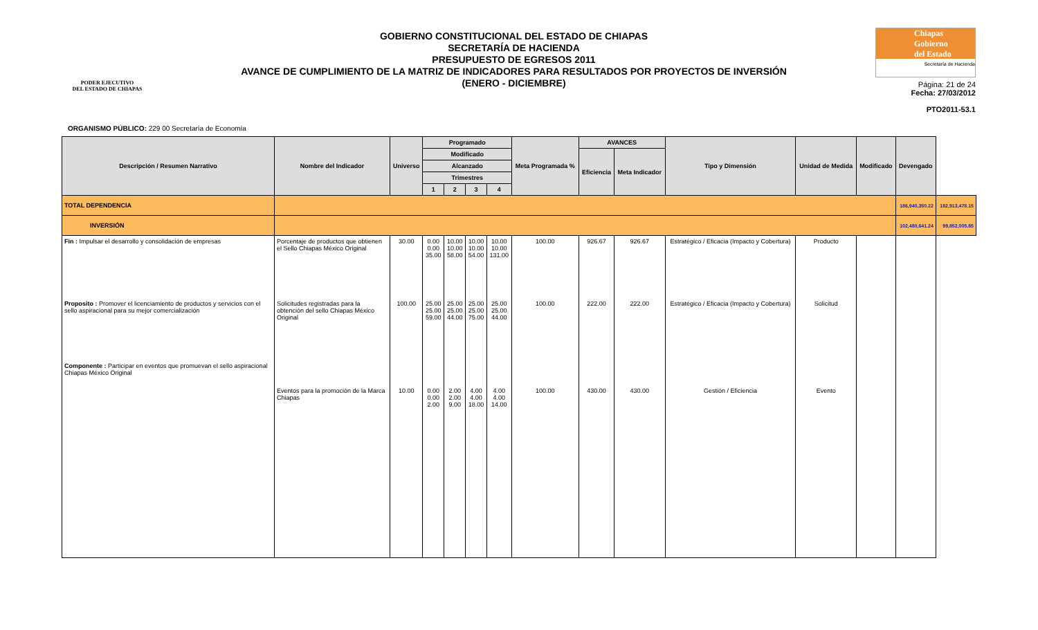PODER EJECUTIVO
DEL ESTADO DE CHIAPAS
GOBIERNO CONSTITUCIONAL DEL ESTADO DE CHIAPAS
SECRETARÍA DE HACIENDA
PRESUPUESTO DE EGRESOS 2011
AVANCE DE CUMPLIMIENTO DE LA MATRIZ DE INDICADORES PARA RESULTADOS POR PROYECTOS DE INVERSIÓN
(ENERO - DICIEMBRE)
Chiapas
Gobierno
del Estado
Secretaría de Hacienda
Página: 21 de 24
Fecha: 27/03/2012
PTO2011-53.1
ORGANISMO PÚBLICO: 229 00 Secretaría de Economía
| Descripción / Resumen Narrativo | Nombre del Indicador | Universo | Programado | | | | Meta Programada % | AVANCES | | Tipo y Dimensión | Unidad de Medida | Modificado | Devengado | |
| --- | --- | --- | --- | --- | --- | --- | --- | --- | --- | --- | --- | --- | --- | --- |
| | | | Modificado | | | | | Eficiencia | Meta Indicador | | | | | |
| | | | Alcanzado | | | | | | | | | | | |
| | | | Trimestres | | | | | | | | | | | |
| | | | 1 | 2 | 3 | 4 | | | | | | | | |
| TOTAL DEPENDENCIA | | | | | | | | | | | | | 186,940,350.22 | 182,913,478.15 |
| INVERSIÓN | | | | | | | | | | | | | 102,480,641.24 | 99,852,005.85 |
| Fin : Impulsar el desarrollo y consolidación de empresas | Porcentaje de productos que obtienen el Sello Chiapas México Original | 30.00 | 0.00 0.00 35.00 | 10.00 10.00 58.00 | 10.00 10.00 54.00 | 10.00 10.00 131.00 | 100.00 | 926.67 | 926.67 | Estratégico / Eficacia (Impacto y Cobertura) | Producto | | | |
| Proposito : Promover el licenciamiento de productos y servicios con el sello aspiracional para su mejor comercialización | Solicitudes registradas para la obtención del sello Chiapas México Original | 100.00 | 25.00 25.00 59.00 | 25.00 25.00 44.00 | 25.00 25.00 75.00 | 25.00 25.00 44.00 | 100.00 | 222.00 | 222.00 | Estratégico / Eficacia (Impacto y Cobertura) | Solicitud | | | |
| Componente : Participar en eventos que promuevan el sello aspiracional Chiapas México Original | | | | | | | | | | | | | | |
| | Eventos para la promoción de la Marca Chiapas | 10.00 | 0.00 0.00 2.00 | 2.00 2.00 9.00 | 4.00 4.00 18.00 | 4.00 4.00 14.00 | 100.00 | 430.00 | 430.00 | Gestión / Eficiencia | Evento | | | |